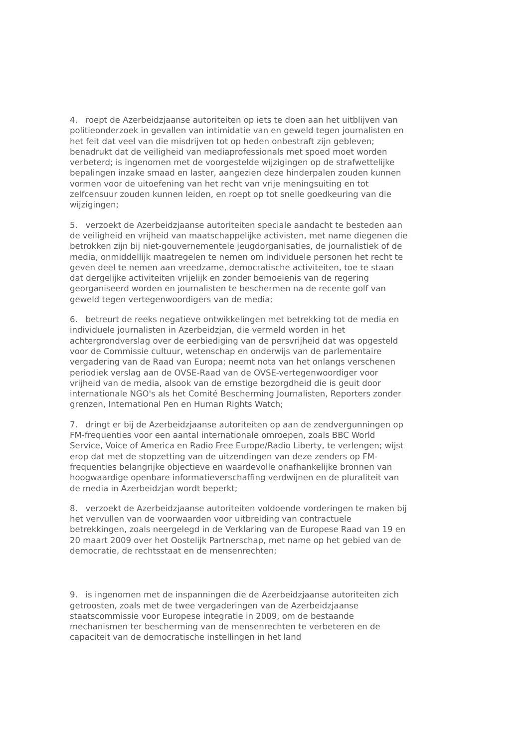4. roept de Azerbeidzjaanse autoriteiten op iets te doen aan het uitblijven van politieonderzoek in gevallen van intimidatie van en geweld tegen journalisten en het feit dat veel van die misdrijven tot op heden onbestraft zijn gebleven; benadrukt dat de veiligheid van mediaprofessionals met spoed moet worden verbeterd; is ingenomen met de voorgestelde wijzigingen op de strafwettelijke bepalingen inzake smaad en laster, aangezien deze hinderpalen zouden kunnen vormen voor de uitoefening van het recht van vrije meningsuiting en tot zelfcensuur zouden kunnen leiden, en roept op tot snelle goedkeuring van die wijzigingen;
5. verzoekt de Azerbeidzjaanse autoriteiten speciale aandacht te besteden aan de veiligheid en vrijheid van maatschappelijke activisten, met name diegenen die betrokken zijn bij niet-gouvernementele jeugdorganisaties, de journalistiek of de media, onmiddellijk maatregelen te nemen om individuele personen het recht te geven deel te nemen aan vreedzame, democratische activiteiten, toe te staan dat dergelijke activiteiten vrijelijk en zonder bemoeienis van de regering georganiseerd worden en journalisten te beschermen na de recente golf van geweld tegen vertegenwoordigers van de media;
6. betreurt de reeks negatieve ontwikkelingen met betrekking tot de media en individuele journalisten in Azerbeidzjan, die vermeld worden in het achtergrondverslag over de eerbiediging van de persvrijheid dat was opgesteld voor de Commissie cultuur, wetenschap en onderwijs van de parlementaire vergadering van de Raad van Europa; neemt nota van het onlangs verschenen periodiek verslag aan de OVSE-Raad van de OVSE-vertegenwoordiger voor vrijheid van de media, alsook van de ernstige bezorgdheid die is geuit door internationale NGO's als het Comité Bescherming Journalisten, Reporters zonder grenzen, International Pen en Human Rights Watch;
7. dringt er bij de Azerbeidzjaanse autoriteiten op aan de zendvergunningen op FM-frequenties voor een aantal internationale omroepen, zoals BBC World Service, Voice of America en Radio Free Europe/Radio Liberty, te verlengen; wijst erop dat met de stopzetting van de uitzendingen van deze zenders op FM-frequenties belangrijke objectieve en waardevolle onafhankelijke bronnen van hoogwaardige openbare informatieverschaffing verdwijnen en de pluraliteit van de media in Azerbeidzjan wordt beperkt;
8. verzoekt de Azerbeidzjaanse autoriteiten voldoende vorderingen te maken bij het vervullen van de voorwaarden voor uitbreiding van contractuele betrekkingen, zoals neergelegd in de Verklaring van de Europese Raad van 19 en 20 maart 2009 over het Oostelijk Partnerschap, met name op het gebied van de democratie, de rechtsstaat en de mensenrechten;
9. is ingenomen met de inspanningen die de Azerbeidzjaanse autoriteiten zich getroosten, zoals met de twee vergaderingen van de Azerbeidzjaanse staatscommissie voor Europese integratie in 2009, om de bestaande mechanismen ter bescherming van de mensenrechten te verbeteren en de capaciteit van de democratische instellingen in het land